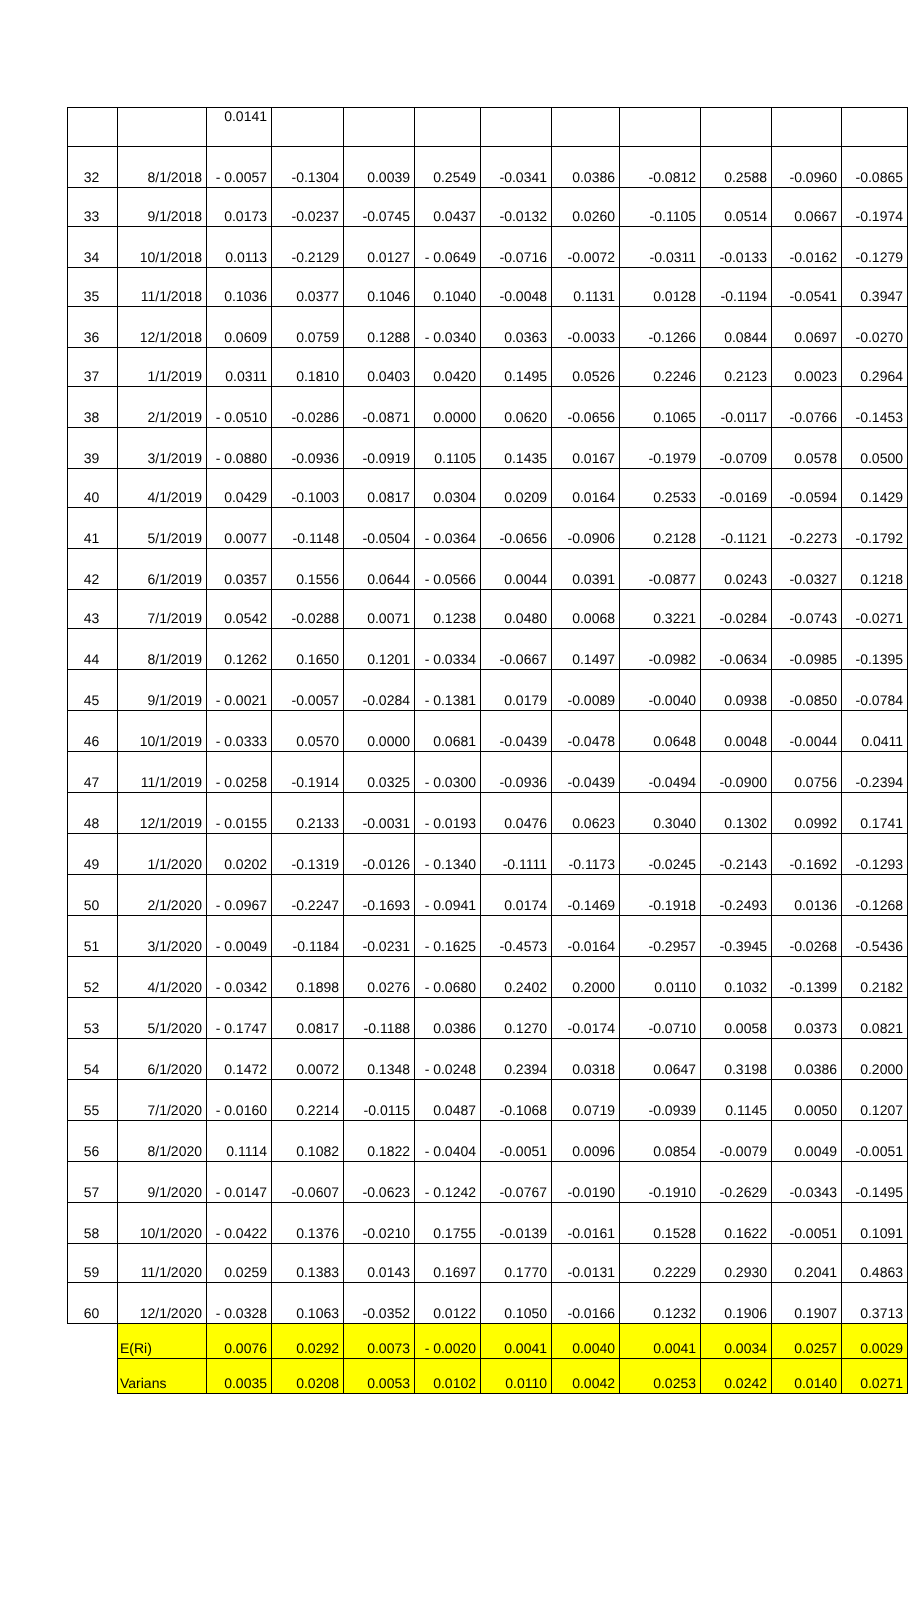| | | 0.0141 | | | | | | | | | |
| 32 | 8/1/2018 | - 0.0057 | -0.1304 | 0.0039 | 0.2549 | -0.0341 | 0.0386 | -0.0812 | 0.2588 | -0.0960 | -0.0865 |
| 33 | 9/1/2018 | 0.0173 | -0.0237 | -0.0745 | 0.0437 | -0.0132 | 0.0260 | -0.1105 | 0.0514 | 0.0667 | -0.1974 |
| 34 | 10/1/2018 | 0.0113 | -0.2129 | 0.0127 | - 0.0649 | -0.0716 | -0.0072 | -0.0311 | -0.0133 | -0.0162 | -0.1279 |
| 35 | 11/1/2018 | 0.1036 | 0.0377 | 0.1046 | 0.1040 | -0.0048 | 0.1131 | 0.0128 | -0.1194 | -0.0541 | 0.3947 |
| 36 | 12/1/2018 | 0.0609 | 0.0759 | 0.1288 | - 0.0340 | 0.0363 | -0.0033 | -0.1266 | 0.0844 | 0.0697 | -0.0270 |
| 37 | 1/1/2019 | 0.0311 | 0.1810 | 0.0403 | 0.0420 | 0.1495 | 0.0526 | 0.2246 | 0.2123 | 0.0023 | 0.2964 |
| 38 | 2/1/2019 | - 0.0510 | -0.0286 | -0.0871 | 0.0000 | 0.0620 | -0.0656 | 0.1065 | -0.0117 | -0.0766 | -0.1453 |
| 39 | 3/1/2019 | - 0.0880 | -0.0936 | -0.0919 | 0.1105 | 0.1435 | 0.0167 | -0.1979 | -0.0709 | 0.0578 | 0.0500 |
| 40 | 4/1/2019 | 0.0429 | -0.1003 | 0.0817 | 0.0304 | 0.0209 | 0.0164 | 0.2533 | -0.0169 | -0.0594 | 0.1429 |
| 41 | 5/1/2019 | 0.0077 | -0.1148 | -0.0504 | - 0.0364 | -0.0656 | -0.0906 | 0.2128 | -0.1121 | -0.2273 | -0.1792 |
| 42 | 6/1/2019 | 0.0357 | 0.1556 | 0.0644 | - 0.0566 | 0.0044 | 0.0391 | -0.0877 | 0.0243 | -0.0327 | 0.1218 |
| 43 | 7/1/2019 | 0.0542 | -0.0288 | 0.0071 | 0.1238 | 0.0480 | 0.0068 | 0.3221 | -0.0284 | -0.0743 | -0.0271 |
| 44 | 8/1/2019 | 0.1262 | 0.1650 | 0.1201 | - 0.0334 | -0.0667 | 0.1497 | -0.0982 | -0.0634 | -0.0985 | -0.1395 |
| 45 | 9/1/2019 | - 0.0021 | -0.0057 | -0.0284 | - 0.1381 | 0.0179 | -0.0089 | -0.0040 | 0.0938 | -0.0850 | -0.0784 |
| 46 | 10/1/2019 | - 0.0333 | 0.0570 | 0.0000 | 0.0681 | -0.0439 | -0.0478 | 0.0648 | 0.0048 | -0.0044 | 0.0411 |
| 47 | 11/1/2019 | - 0.0258 | -0.1914 | 0.0325 | - 0.0300 | -0.0936 | -0.0439 | -0.0494 | -0.0900 | 0.0756 | -0.2394 |
| 48 | 12/1/2019 | - 0.0155 | 0.2133 | -0.0031 | - 0.0193 | 0.0476 | 0.0623 | 0.3040 | 0.1302 | 0.0992 | 0.1741 |
| 49 | 1/1/2020 | 0.0202 | -0.1319 | -0.0126 | - 0.1340 | -0.1111 | -0.1173 | -0.0245 | -0.2143 | -0.1692 | -0.1293 |
| 50 | 2/1/2020 | - 0.0967 | -0.2247 | -0.1693 | - 0.0941 | 0.0174 | -0.1469 | -0.1918 | -0.2493 | 0.0136 | -0.1268 |
| 51 | 3/1/2020 | - 0.0049 | -0.1184 | -0.0231 | - 0.1625 | -0.4573 | -0.0164 | -0.2957 | -0.3945 | -0.0268 | -0.5436 |
| 52 | 4/1/2020 | - 0.0342 | 0.1898 | 0.0276 | - 0.0680 | 0.2402 | 0.2000 | 0.0110 | 0.1032 | -0.1399 | 0.2182 |
| 53 | 5/1/2020 | - 0.1747 | 0.0817 | -0.1188 | 0.0386 | 0.1270 | -0.0174 | -0.0710 | 0.0058 | 0.0373 | 0.0821 |
| 54 | 6/1/2020 | 0.1472 | 0.0072 | 0.1348 | - 0.0248 | 0.2394 | 0.0318 | 0.0647 | 0.3198 | 0.0386 | 0.2000 |
| 55 | 7/1/2020 | - 0.0160 | 0.2214 | -0.0115 | 0.0487 | -0.1068 | 0.0719 | -0.0939 | 0.1145 | 0.0050 | 0.1207 |
| 56 | 8/1/2020 | 0.1114 | 0.1082 | 0.1822 | - 0.0404 | -0.0051 | 0.0096 | 0.0854 | -0.0079 | 0.0049 | -0.0051 |
| 57 | 9/1/2020 | - 0.0147 | -0.0607 | -0.0623 | - 0.1242 | -0.0767 | -0.0190 | -0.1910 | -0.2629 | -0.0343 | -0.1495 |
| 58 | 10/1/2020 | - 0.0422 | 0.1376 | -0.0210 | 0.1755 | -0.0139 | -0.0161 | 0.1528 | 0.1622 | -0.0051 | 0.1091 |
| 59 | 11/1/2020 | 0.0259 | 0.1383 | 0.0143 | 0.1697 | 0.1770 | -0.0131 | 0.2229 | 0.2930 | 0.2041 | 0.4863 |
| 60 | 12/1/2020 | - 0.0328 | 0.1063 | -0.0352 | 0.0122 | 0.1050 | -0.0166 | 0.1232 | 0.1906 | 0.1907 | 0.3713 |
| | E(Ri) | 0.0076 | 0.0292 | 0.0073 | - 0.0020 | 0.0041 | 0.0040 | 0.0041 | 0.0034 | 0.0257 | 0.0029 |
| | Varians | 0.0035 | 0.0208 | 0.0053 | 0.0102 | 0.0110 | 0.0042 | 0.0253 | 0.0242 | 0.0140 | 0.0271 |